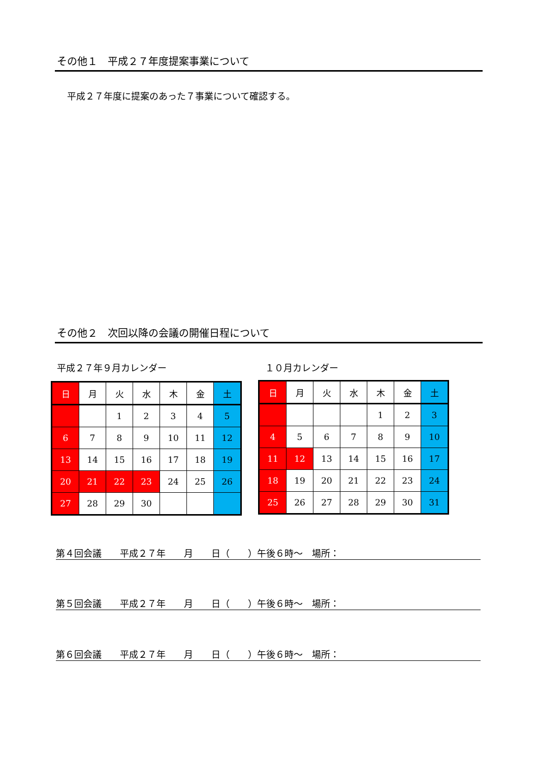その他１　平成２７年度提案事業について
平成２７年度に提案のあった７事業について確認する。
その他２　次回以降の会議の開催日程について
平成２７年９月カレンダー １０月カレンダー
| 日 | 月 | 火 | 水 | 木 | 金 | 土 |
| | | 1 | 2 | 3 | 4 | 5 |
| 6 | 7 | 8 | 9 | 10 | 11 | 12 |
| 13 | 14 | 15 | 16 | 17 | 18 | 19 |
| 20 | 21 | 22 | 23 | 24 | 25 | 26 |
| 27 | 28 | 29 | 30 | | | |
| 日 | 月 | 火 | 水 | 木 | 金 | 土 |
| | | | | 1 | 2 | 3 |
| 4 | 5 | 6 | 7 | 8 | 9 | 10 |
| 11 | 12 | 13 | 14 | 15 | 16 | 17 |
| 18 | 19 | 20 | 21 | 22 | 23 | 24 |
| 25 | 26 | 27 | 28 | 29 | 30 | 31 |
第４回会議　　平成２７年　　月　　日（　　）午後６時～　場所：
第５回会議　　平成２７年　　月　　日（　　）午後６時～　場所：
第６回会議　　平成２７年　　月　　日（　　）午後６時～　場所：